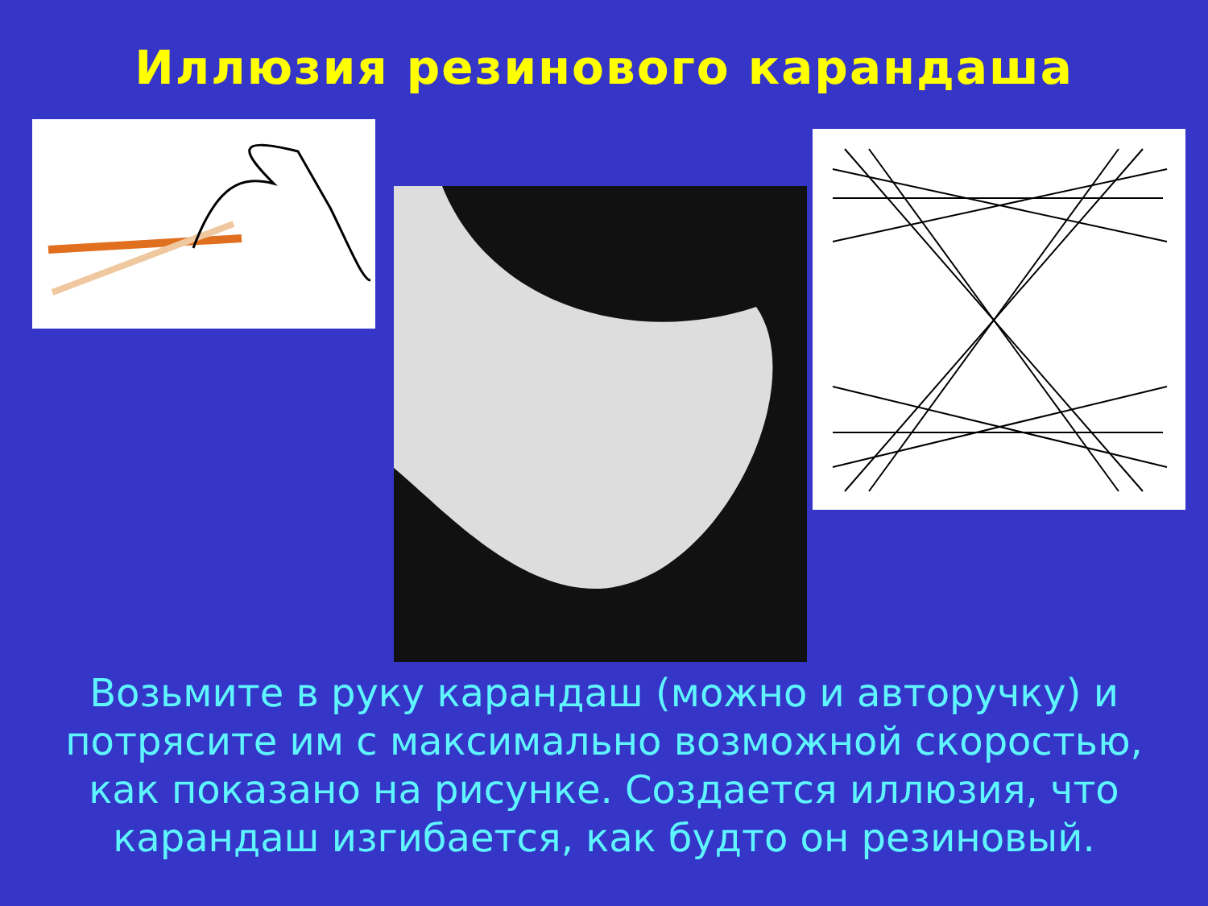Иллюзия резинового карандаша
Возьмите в руку карандаш (можно и авторучку) и потрясите им с максимально возможной скоростью, как показано на рисунке. Создается иллюзия, что карандаш изгибается, как будто он резиновый.